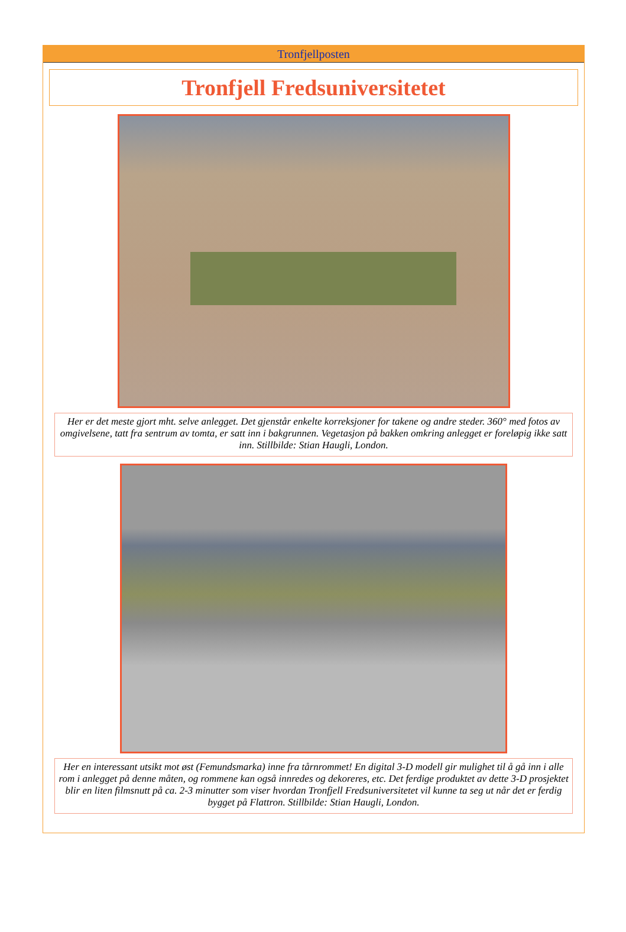Tronfjellposten
Tronfjell Fredsuniversitetet
Her er det meste gjort mht. selve anlegget. Det gjenstår enkelte korreksjoner for takene og andre steder. 360° med fotos av omgivelsene, tatt fra sentrum av tomta, er satt inn i bakgrunnen. Vegetasjon på bakken omkring anlegget er foreløpig ikke satt inn. Stillbilde: Stian Haugli, London.
Her en interessant utsikt mot øst (Femundsmarka) inne fra tårnrommet! En digital 3-D modell gir mulighet til å gå inn i alle rom i anlegget på denne måten, og rommene kan også innredes og dekoreres, etc. Det ferdige produktet av dette 3-D prosjektet blir en liten filmsnutt på ca. 2-3 minutter som viser hvordan Tronfjell Fredsuniversitetet vil kunne ta seg ut når det er ferdig bygget på Flattron. Stillbilde: Stian Haugli, London.